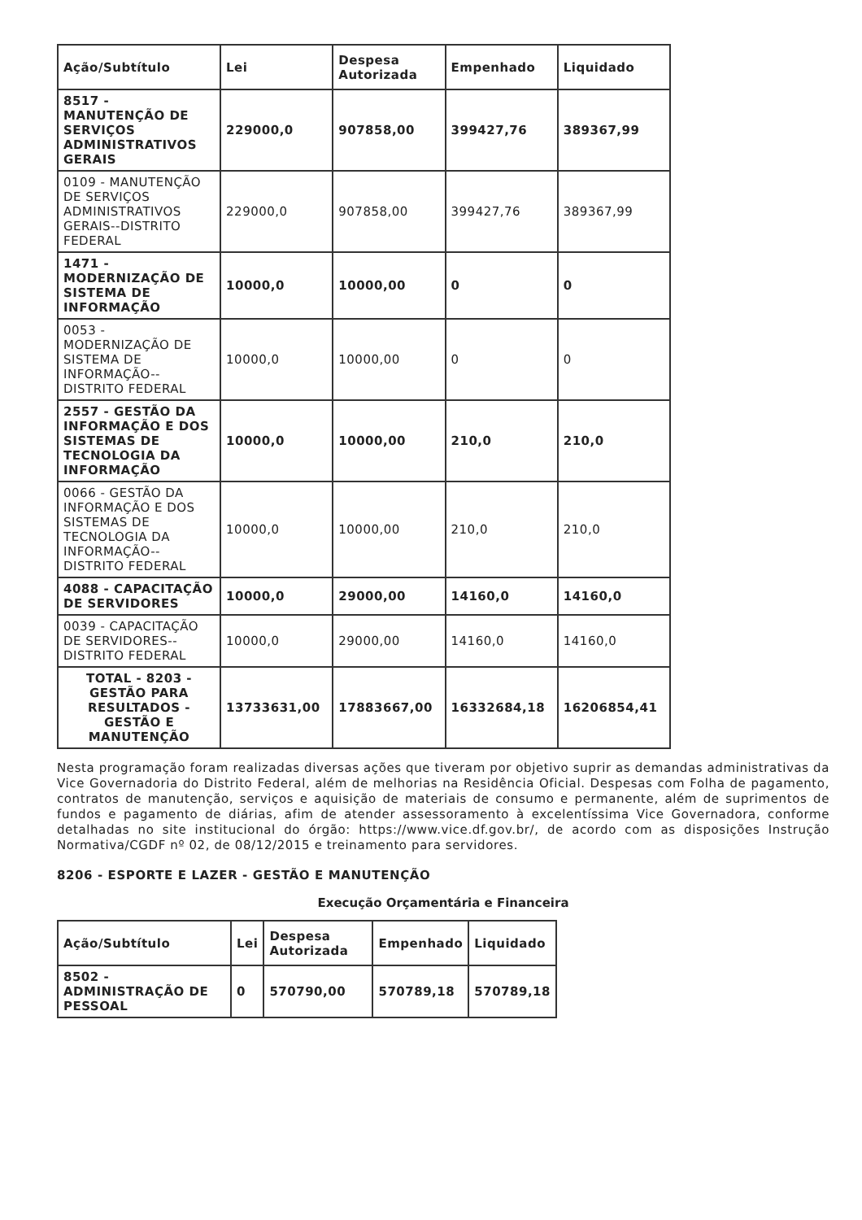| Ação/Subtítulo | Lei | Despesa Autorizada | Empenhado | Liquidado |
| --- | --- | --- | --- | --- |
| 8517 - MANUTENÇÃO DE SERVIÇOS ADMINISTRATIVOS GERAIS | 229000,0 | 907858,00 | 399427,76 | 389367,99 |
| 0109 - MANUTENÇÃO DE SERVIÇOS ADMINISTRATIVOS GERAIS--DISTRITO FEDERAL | 229000,0 | 907858,00 | 399427,76 | 389367,99 |
| 1471 - MODERNIZAÇÃO DE SISTEMA DE INFORMAÇÃO | 10000,0 | 10000,00 | 0 | 0 |
| 0053 - MODERNIZAÇÃO DE SISTEMA DE INFORMAÇÃO--DISTRITO FEDERAL | 10000,0 | 10000,00 | 0 | 0 |
| 2557 - GESTÃO DA INFORMAÇÃO E DOS SISTEMAS DE TECNOLOGIA DA INFORMAÇÃO | 10000,0 | 10000,00 | 210,0 | 210,0 |
| 0066 - GESTÃO DA INFORMAÇÃO E DOS SISTEMAS DE TECNOLOGIA DA INFORMAÇÃO--DISTRITO FEDERAL | 10000,0 | 10000,00 | 210,0 | 210,0 |
| 4088 - CAPACITAÇÃO DE SERVIDORES | 10000,0 | 29000,00 | 14160,0 | 14160,0 |
| 0039 - CAPACITAÇÃO DE SERVIDORES--DISTRITO FEDERAL | 10000,0 | 29000,00 | 14160,0 | 14160,0 |
| TOTAL - 8203 - GESTÃO PARA RESULTADOS - GESTÃO E MANUTENÇÃO | 13733631,00 | 17883667,00 | 16332684,18 | 16206854,41 |
Nesta programação foram realizadas diversas ações que tiveram por objetivo suprir as demandas administrativas da Vice Governadoria do Distrito Federal, além de melhorias na Residência Oficial. Despesas com Folha de pagamento, contratos de manutenção, serviços e aquisição de materiais de consumo e permanente, além de suprimentos de fundos e pagamento de diárias, afim de atender assessoramento à excelentíssima Vice Governadora, conforme detalhadas no site institucional do órgão: https://www.vice.df.gov.br/, de acordo com as disposições Instrução Normativa/CGDF nº 02, de 08/12/2015 e treinamento para servidores.
8206 - ESPORTE E LAZER - GESTÃO E MANUTENÇÃO
Execução Orçamentária e Financeira
| Ação/Subtítulo | Lei | Despesa Autorizada | Empenhado | Liquidado |
| --- | --- | --- | --- | --- |
| 8502 - ADMINISTRAÇÃO DE PESSOAL | 0 | 570790,00 | 570789,18 | 570789,18 |